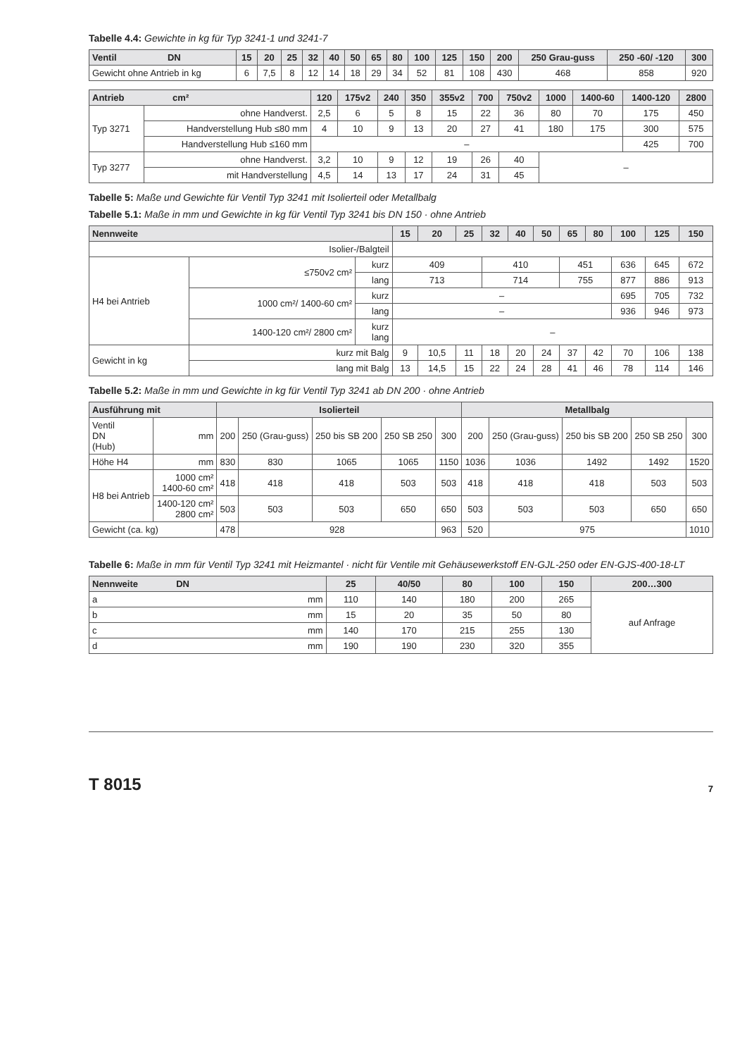Tabelle 4.4: Gewichte in kg für Typ 3241-1 und 3241-7
| Ventil DN | 15 | 20 | 25 | 32 | 40 | 50 | 65 | 80 | 100 | 125 | 150 | 200 | 250 Grau-guss | 250 -60/ -120 | 300 |
| --- | --- | --- | --- | --- | --- | --- | --- | --- | --- | --- | --- | --- | --- | --- | --- |
| Gewicht ohne Antrieb in kg | 6 | 7,5 | 8 | 12 | 14 | 18 | 29 | 34 | 52 | 81 | 108 | 430 | 468 | 858 | 920 |
| Antrieb cm² | | 120 | 175v2 | 240 | 350 | 355v2 | 700 | 750v2 | 1000 | 1400-60 | 1400-120 | 2800 |
| --- | --- | --- | --- | --- | --- | --- | --- | --- | --- | --- | --- | --- |
| Typ 3271 | ohne Handverst. | 2,5 | 6 | 5 | 8 | 15 | 22 | 36 | 80 | 70 | 175 | 450 |
| | Handverstellung Hub ≤80 mm | 4 | 10 | 9 | 13 | 20 | 27 | 41 | 180 | 175 | 300 | 575 |
| | Handverstellung Hub ≤160 mm | – | | | | | | | | | 425 | 700 |
| Typ 3277 | ohne Handverst. | 3,2 | 10 | 9 | 12 | 19 | 26 | 40 | – | | | |
| | mit Handverstellung | 4,5 | 14 | 13 | 17 | 24 | 31 | 45 | | | | |
Tabelle 5: Maße und Gewichte für Ventil Typ 3241 mit Isolierteil oder Metallbalg
Tabelle 5.1: Maße in mm und Gewichte in kg für Ventil Typ 3241 bis DN 150 · ohne Antrieb
| Nennweite | | | 15 | 20 | 25 | 32 | 40 | 50 | 65 | 80 | 100 | 125 | 150 |
| --- | --- | --- | --- | --- | --- | --- | --- | --- | --- | --- | --- | --- | --- |
| Isolier-/Balgteil | | | | | | | | | | | | | |
| H4 bei Antrieb | ≤750v2 cm² | kurz | 409 | | | 410 | | | 451 | | 636 | 645 | 672 |
| | | lang | 713 | | | 714 | | | 755 | | 877 | 886 | 913 |
| | 1000 cm²/ 1400-60 cm² | kurz | – | | | | | | | | 695 | 705 | 732 |
| | | lang | – | | | | | | | | 936 | 946 | 973 |
| | 1400-120 cm²/ 2800 cm² | kurz lang | – | | | | | | | | | | |
| Gewicht in kg | kurz mit Balg | | 9 | 10,5 | 11 | 18 | 20 | 24 | 37 | 42 | 70 | 106 | 138 |
| | lang mit Balg | | 13 | 14,5 | 15 | 22 | 24 | 28 | 41 | 46 | 78 | 114 | 146 |
Tabelle 5.2: Maße in mm und Gewichte in kg für Ventil Typ 3241 ab DN 200 · ohne Antrieb
| Ausführung mit | | Isolierteil | | | | | Metallbalg | | | | |
| --- | --- | --- | --- | --- | --- | --- | --- | --- | --- | --- | --- |
| Ventil DN (Hub) | mm | 200 | 250 (Grau-guss) | 250 bis SB 200 | 250 SB 250 | 300 | 200 | 250 (Grau-guss) | 250 bis SB 200 | 250 SB 250 | 300 |
| Höhe H4 | mm | 830 | 830 | 1065 | 1065 | 1150 | 1036 | 1036 | 1492 | 1492 | 1520 |
| H8 bei Antrieb | 1000 cm² 1400-60 cm² | 418 | 418 | 418 | 503 | 503 | 418 | 418 | 418 | 503 | 503 |
| | 1400-120 cm² 2800 cm² | 503 | 503 | 503 | 650 | 650 | 503 | 503 | 503 | 650 | 650 |
| Gewicht (ca. kg) | | 478 | 928 | | | 963 | 520 | 975 | | | 1010 |
Tabelle 6: Maße in mm für Ventil Typ 3241 mit Heizmantel · nicht für Ventile mit Gehäusewerkstoff EN-GJL-250 oder EN-GJS-400-18-LT
| Nennweite DN | 25 | 40/50 | 80 | 100 | 150 | 200…300 |
| --- | --- | --- | --- | --- | --- | --- |
| a mm | 110 | 140 | 180 | 200 | 265 | auf Anfrage |
| b mm | 15 | 20 | 35 | 50 | 80 | |
| c mm | 140 | 170 | 215 | 255 | 130 | |
| d mm | 190 | 190 | 230 | 320 | 355 | |
T 8015 7